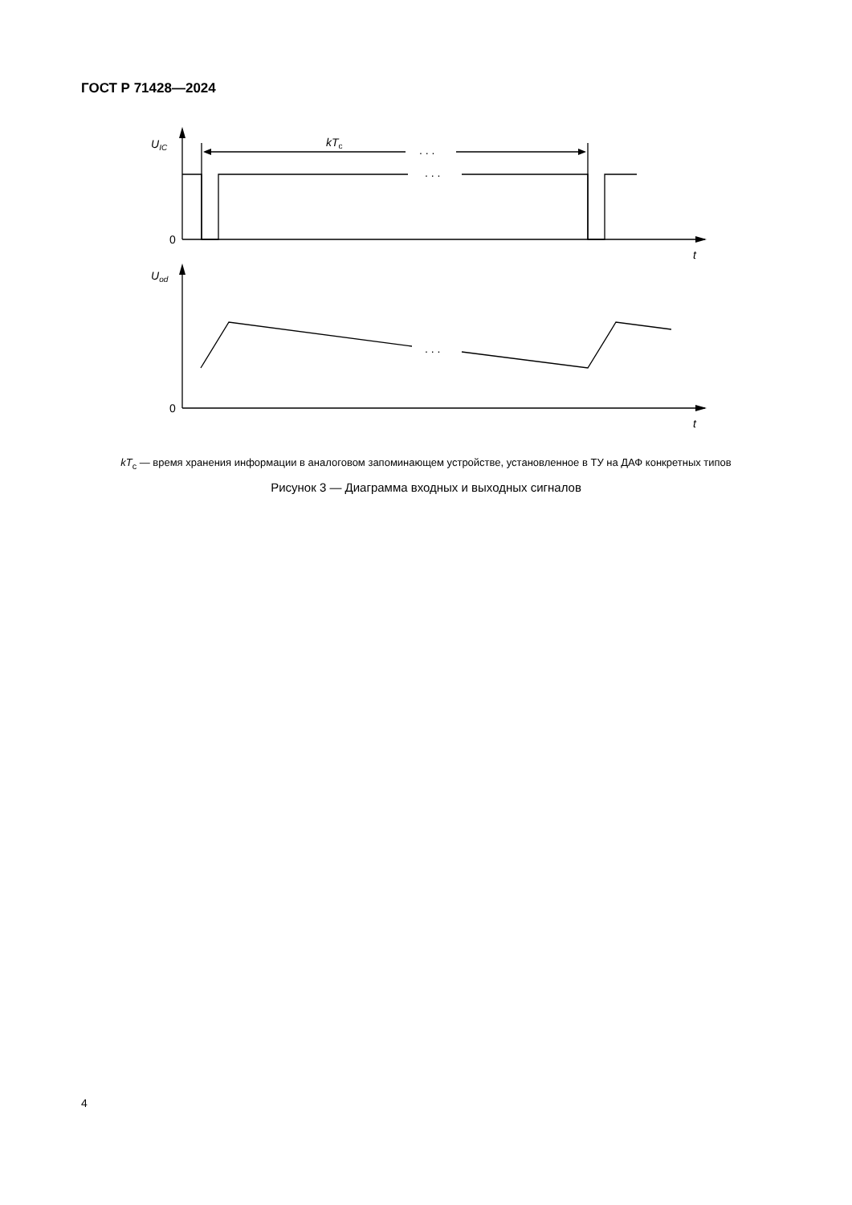ГОСТ Р 71428—2024
UIC
kTc
. . .
. . .
. . .
0
t
Uod
0
t
kT<sub>с</sub> — время хранения информации в аналоговом запоминающем устройстве, установленное в ТУ на ДАФ конкретных типов
Рисунок 3 — Диаграмма входных и выходных сигналов
4